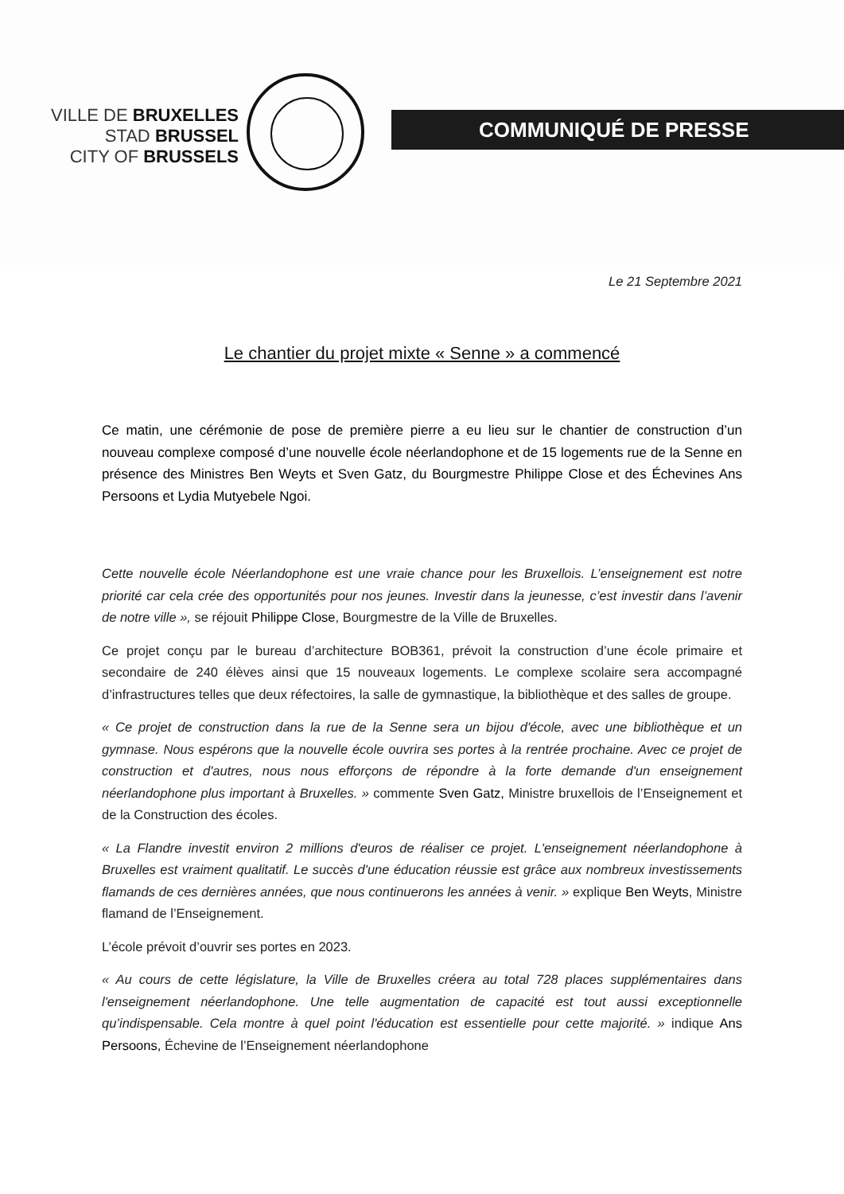VILLE DE BRUXELLES
STAD BRUSSEL
CITY OF BRUSSELS
COMMUNIQUÉ DE PRESSE
Le 21 Septembre 2021
Le chantier du projet mixte « Senne » a commencé
Ce matin, une cérémonie de pose de première pierre a eu lieu sur le chantier de construction d’un nouveau complexe composé d’une nouvelle école néerlandophone et de 15 logements rue de la Senne en présence des Ministres Ben Weyts et Sven Gatz, du Bourgmestre Philippe Close et des Échevines Ans Persoons et Lydia Mutyebele Ngoi.
Cette nouvelle école Néerlandophone est une vraie chance pour les Bruxellois. L’enseignement est notre priorité car cela crée des opportunités pour nos jeunes. Investir dans la jeunesse, c’est investir dans l’avenir de notre ville », se réjouit Philippe Close, Bourgmestre de la Ville de Bruxelles.
Ce projet conçu par le bureau d’architecture BOB361, prévoit la construction d’une école primaire et secondaire de 240 élèves ainsi que 15 nouveaux logements. Le complexe scolaire sera accompagné d’infrastructures telles que deux réfectoires, la salle de gymnastique, la bibliothèque et des salles de groupe.
« Ce projet de construction dans la rue de la Senne sera un bijou d'école, avec une bibliothèque et un gymnase. Nous espérons que la nouvelle école ouvrira ses portes à la rentrée prochaine. Avec ce projet de construction et d'autres, nous nous efforçons de répondre à la forte demande d'un enseignement néerlandophone plus important à Bruxelles. » commente Sven Gatz, Ministre bruxellois de l’Enseignement et de la Construction des écoles.
« La Flandre investit environ 2 millions d'euros de réaliser ce projet. L'enseignement néerlandophone à Bruxelles est vraiment qualitatif. Le succès d'une éducation réussie est grâce aux nombreux investissements flamands de ces dernières années, que nous continuerons les années à venir. » explique Ben Weyts, Ministre flamand de l’Enseignement.
L’école prévoit d’ouvrir ses portes en 2023.
« Au cours de cette législature, la Ville de Bruxelles créera au total 728 places supplémentaires dans l'enseignement néerlandophone. Une telle augmentation de capacité est tout aussi exceptionnelle qu’indispensable. Cela montre à quel point l'éducation est essentielle pour cette majorité. » indique Ans Persoons, Échevine de l’Enseignement néerlandophone